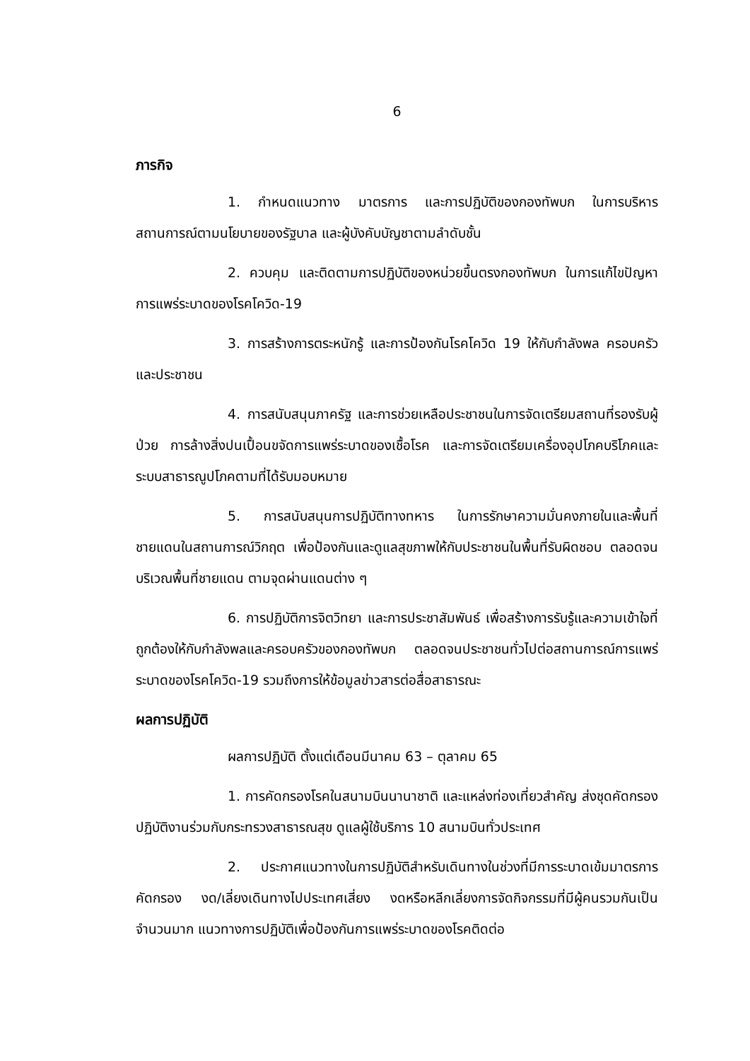6
ภารกิจ
1. กำหนดแนวทาง มาตรการ และการปฏิบัติของกองทัพบก ในการบริหารสถานการณ์ตามนโยบายของรัฐบาล และผู้บังคับบัญชาตามลำดับชั้น
2. ควบคุม และติดตามการปฏิบัติของหน่วยขึ้นตรงกองทัพบก ในการแก้ไขปัญหาการแพร่ระบาดของโรคโควิด-19
3. การสร้างการตระหนักรู้ และการป้องกันโรคโควิด 19 ให้กับกำลังพล ครอบครัว และประชาชน
4. การสนับสนุนภาครัฐ และการช่วยเหลือประชาชนในการจัดเตรียมสถานที่รองรับผู้ป่วย การล้างสิ่งปนเปื้อนขจัดการแพร่ระบาดของเชื้อโรค และการจัดเตรียมเครื่องอุปโภคบริโภคและระบบสาธารณูปโภคตามที่ได้รับมอบหมาย
5. การสนับสนุนการปฏิบัติทางทหาร ในการรักษาความมั่นคงภายในและพื้นที่ชายแดนในสถานการณ์วิกฤต เพื่อป้องกันและดูแลสุขภาพให้กับประชาชนในพื้นที่รับผิดชอบ ตลอดจนบริเวณพื้นที่ชายแดน ตามจุดผ่านแดนต่าง ๆ
6. การปฏิบัติการจิตวิทยา และการประชาสัมพันธ์ เพื่อสร้างการรับรู้และความเข้าใจที่ถูกต้องให้กับกำลังพลและครอบครัวของกองทัพบก ตลอดจนประชาชนทั่วไปต่อสถานการณ์การแพร่ระบาดของโรคโควิด-19 รวมถึงการให้ข้อมูลข่าวสารต่อสื่อสาธารณะ
ผลการปฏิบัติ
ผลการปฏิบัติ ตั้งแต่เดือนมีนาคม 63 – ตุลาคม 65
1. การคัดกรองโรคในสนามบินนานาชาติ และแหล่งท่องเที่ยวสำคัญ ส่งชุดคัดกรองปฏิบัติงานร่วมกับกระทรวงสาธารณสุข ดูแลผู้ใช้บริการ 10 สนามบินทั่วประเทศ
2. ประกาศแนวทางในการปฏิบัติสำหรับเดินทางในช่วงที่มีการระบาดเข้มมาตรการคัดกรอง งด/เลี่ยงเดินทางไปประเทศเสี่ยง งดหรือหลีกเลี่ยงการจัดกิจกรรมที่มีผู้คนรวมกันเป็นจำนวนมาก แนวทางการปฏิบัติเพื่อป้องกันการแพร่ระบาดของโรคติดต่อ